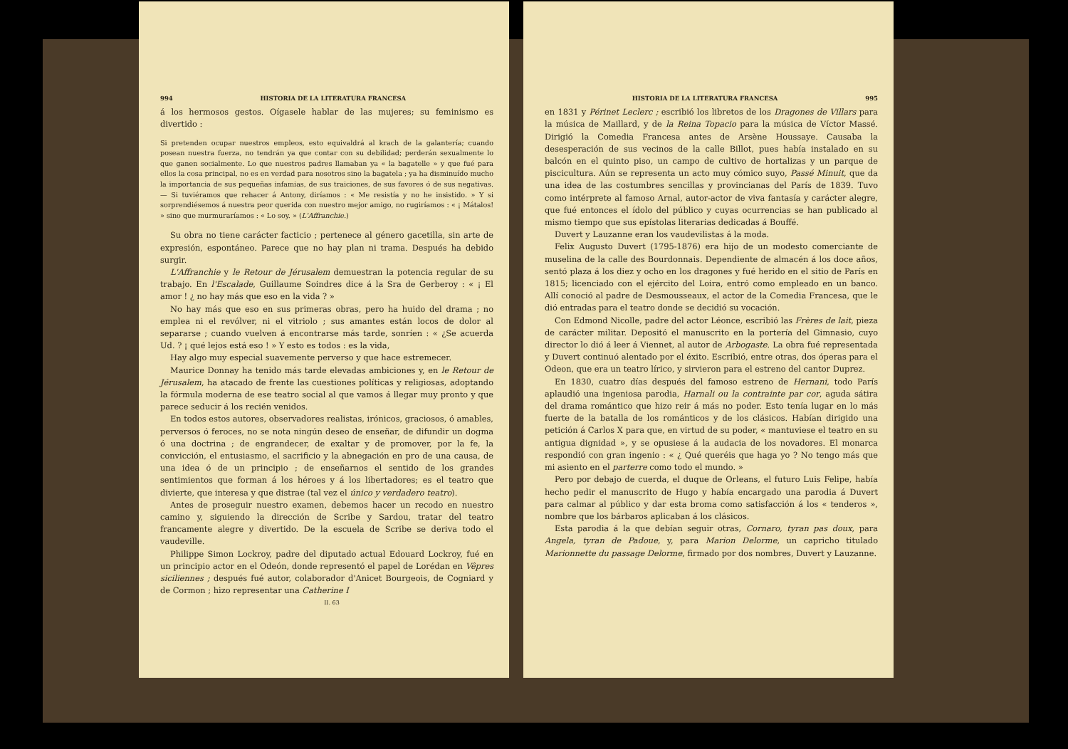994 HISTORIA DE LA LITERATURA FRANCESA
á los hermosos gestos. Oígasele hablar de las mujeres; su feminismo es divertido :
Si pretenden ocupar nuestros empleos, esto equivaldrá al krach de la galantería; cuando posean nuestra fuerza, no tendrán ya que contar con su debilidad; perderán sexualmente lo que ganen socialmente. Lo que nuestros padres llamaban ya « la bagatelle » y que fué para ellos la cosa principal, no es en verdad para nosotros sino la bagatela ; ya ha disminuído mucho la importancia de sus pequeñas infamias, de sus traiciones, de sus favores ó de sus negativas. — Si tuviéramos que rehacer á Antony, diríamos : « Me resistía y no he insistido. » Y si sorprendiésemos á nuestra peor querida con nuestro mejor amigo, no rugiríamos : « ¡ Mátalos! » sino que murmuraríamos : « Lo soy. » (L'Affranchie.)
Su obra no tiene carácter facticio ; pertenece al género gacetilla, sin arte de expresión, espontáneo. Parece que no hay plan ni trama. Después ha debido surgir.
L'Affranchie y le Retour de Jérusalem demuestran la potencia regular de su trabajo. En l'Escalade, Guillaume Soindres dice á la Sra de Gerberoy : « ¡ El amor ! ¿ no hay más que eso en la vida ? »
No hay más que eso en sus primeras obras, pero ha huido del drama ; no emplea ni el revólver, ni el vitriolo ; sus amantes están locos de dolor al separarse ; cuando vuelven á encontrarse más tarde, sonríen : « ¿Se acuerda Ud. ? ¡ qué lejos está eso ! » Y esto es todos : es la vida,
Hay algo muy especial suavemente perverso y que hace estremecer.
Maurice Donnay ha tenido más tarde elevadas ambiciones y, en le Retour de Jérusalem, ha atacado de frente las cuestiones políticas y religiosas, adoptando la fórmula moderna de ese teatro social al que vamos á llegar muy pronto y que parece seducir á los recién venidos.
En todos estos autores, observadores realistas, irónicos, graciosos, ó amables, perversos ó feroces, no se nota ningún deseo de enseñar, de difundir un dogma ó una doctrina ; de engrandecer, de exaltar y de promover, por la fe, la convicción, el entusiasmo, el sacrificio y la abnegación en pro de una causa, de una idea ó de un principio ; de enseñarnos el sentido de los grandes sentimientos que forman á los héroes y á los libertadores; es el teatro que divierte, que interesa y que distrae (tal vez el único y verdadero teatro).
Antes de proseguir nuestro examen, debemos hacer un recodo en nuestro camino y, siguiendo la dirección de Scribe y Sardou, tratar del teatro francamente alegre y divertido. De la escuela de Scribe se deriva todo el vaudeville.
Philippe Simon Lockroy, padre del diputado actual Edouard Lockroy, fué en un principio actor en el Odeón, donde representó el papel de Lorédan en Vêpres siciliennes ; después fué autor, colaborador d'Anicet Bourgeois, de Cogniard y de Cormon ; hizo representar una Catherine I
II. 63
HISTORIA DE LA LITERATURA FRANCESA 995
en 1831 y Périnet Leclerc ; escribió los libretos de los Dragones de Villars para la música de Maillard, y de la Reina Topacio para la música de Víctor Massé. Dirigió la Comedia Francesa antes de Arsène Houssaye. Causaba la desesperación de sus vecinos de la calle Billot, pues había instalado en su balcón en el quinto piso, un campo de cultivo de hortalizas y un parque de piscicultura. Aún se representa un acto muy cómico suyo, Passé Minuit, que da una idea de las costumbres sencillas y provincianas del París de 1839. Tuvo como intérprete al famoso Arnal, autor-actor de viva fantasía y carácter alegre, que fué entonces el ídolo del público y cuyas ocurrencias se han publicado al mismo tiempo que sus epístolas literarias dedicadas á Bouffé.
Duvert y Lauzanne eran los vaudevilistas á la moda.
Felix Augusto Duvert (1795-1876) era hijo de un modesto comerciante de muselina de la calle des Bourdonnais. Dependiente de almacén á los doce años, sentó plaza á los diez y ocho en los dragones y fué herido en el sitio de París en 1815; licenciado con el ejército del Loira, entró como empleado en un banco. Allí conoció al padre de Desmousseaux, el actor de la Comedia Francesa, que le dió entradas para el teatro donde se decidió su vocación.
Con Edmond Nicolle, padre del actor Léonce, escribió las Frères de lait, pieza de carácter militar. Depositó el manuscrito en la portería del Gimnasio, cuyo director lo dió á leer á Viennet, al autor de Arbogaste. La obra fué representada y Duvert continuó alentado por el éxito. Escribió, entre otras, dos óperas para el Odeon, que era un teatro lírico, y sirvieron para el estreno del cantor Duprez.
En 1830, cuatro días después del famoso estreno de Hernani, todo París aplaudió una ingeniosa parodia, Harnali ou la contrainte par cor, aguda sátira del drama romántico que hizo reir á más no poder. Esto tenía lugar en lo más fuerte de la batalla de los románticos y de los clásicos. Habían dirigido una petición á Carlos X para que, en virtud de su poder, « mantuviese el teatro en su antigua dignidad », y se opusiese á la audacia de los novadores. El monarca respondió con gran ingenio : « ¿ Qué queréis que haga yo ? No tengo más que mi asiento en el parterre como todo el mundo. »
Pero por debajo de cuerda, el duque de Orleans, el futuro Luis Felipe, había hecho pedir el manuscrito de Hugo y había encargado una parodia á Duvert para calmar al público y dar esta broma como satisfacción á los « tenderos », nombre que los bárbaros aplicaban á los clásicos.
Esta parodia á la que debían seguir otras, Cornaro, tyran pas doux, para Angela, tyran de Padoue, y, para Marion Delorme, un capricho titulado Marionnette du passage Delorme, firmado por dos nombres, Duvert y Lauzanne.